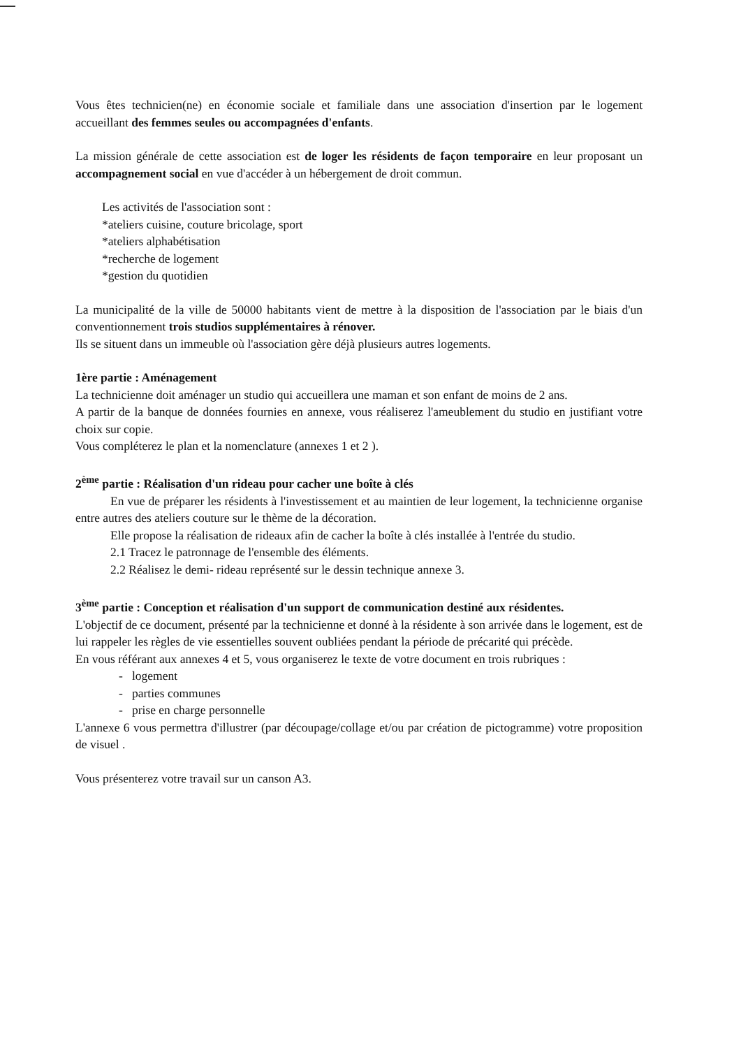Vous êtes technicien(ne) en économie sociale et familiale dans une association d'insertion par le logement accueillant des femmes seules ou accompagnées d'enfants.
La mission générale de cette association est de loger les résidents de façon temporaire en leur proposant un accompagnement social en vue d'accéder à un hébergement de droit commun.
Les activités de l'association sont :
*ateliers cuisine, couture bricolage, sport
*ateliers alphabétisation
*recherche de logement
*gestion du quotidien
La municipalité de la ville de 50000 habitants vient de mettre à la disposition de l'association par le biais d'un conventionnement trois studios supplémentaires à rénover.
Ils se situent dans un immeuble où l'association gère déjà plusieurs autres logements.
1ère partie : Aménagement
La technicienne doit aménager un studio qui accueillera une maman et son enfant de moins de 2 ans.
A partir de la banque de données fournies en annexe, vous réaliserez l'ameublement du studio en justifiant votre choix sur copie.
Vous compléterez le plan et la nomenclature (annexes 1 et 2 ).
2<sup>ème</sup> partie : Réalisation d'un rideau pour cacher une boîte à clés
En vue de préparer les résidents à l'investissement et au maintien de leur logement, la technicienne organise entre autres des ateliers couture sur le thème de la décoration.
Elle propose la réalisation de rideaux afin de cacher la boîte à clés installée à l'entrée du studio.
2.1 Tracez le patronnage de l'ensemble des éléments.
2.2 Réalisez le demi- rideau représenté sur le dessin technique annexe 3.
3<sup>ème</sup> partie : Conception et réalisation d'un support de communication destiné aux résidentes.
L'objectif de ce document, présenté par la technicienne et donné à la résidente à son arrivée dans le logement, est de lui rappeler les règles de vie essentielles souvent oubliées pendant la période de précarité qui précède.
En vous référant aux annexes 4 et 5, vous organiserez le texte de votre document en trois rubriques :
- logement
- parties communes
- prise en charge personnelle
L'annexe 6 vous permettra d'illustrer (par découpage/collage et/ou par création de pictogramme) votre proposition de visuel .
Vous présenterez votre travail sur un canson A3.